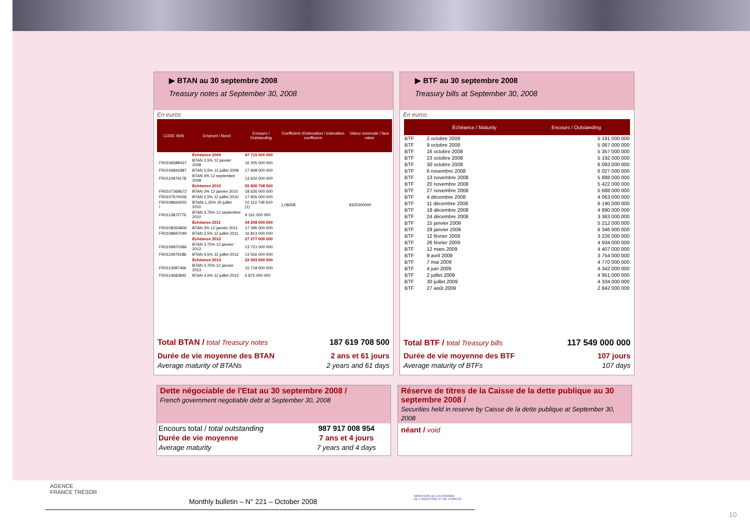▶ BTAN au 30 septembre 2008
Treasury notes at September 30, 2008
En euros
| CODE ISIN | Emprunt / Bond | Encours / Outstanding | Coefficient d'indexation / indexation coefficient | Valeur nominale / face value |
| --- | --- | --- | --- | --- |
| | Échéance 2009 | 47 715 000 000 | | |
| FR0106589437 | BTAN 3,5% 12 janvier 2009 | 16 205 000 000 | | |
| FR0106841887 | BTAN 3,5% 12 juillet 2009 | 17 908 000 000 | | |
| FR0110979178 | BTAN 4% 12 septembre 2009 | 13 602 000 000 | | |
| | Échéance 2010 | 55 826 708 500 | | |
| FR0107369672 | BTAN 3% 12 janvier 2010 | 18 626 000 000 | | |
| FR0107674006 | BTAN 2,5% 12 juillet 2010 | 17 926 000 000 | | |
| FR0108664055 I | BTANi 1,25% 25 juillet 2010 | 10 113 708 500 (1) | 1,08458 | 9325000000 |
| FR0113872776 | BTAN 3,75% 12 septembre 2010 | 9 161 000 000 | | |
| | Échéance 2011 | 34 208 000 000 | | |
| FR0108354806 | BTAN 3% 12 janvier 2011 | 17 395 000 000 | | |
| FR0108847049 | BTAN 3,5% 12 juillet 2011 | 16 813 000 000 | | |
| | Échéance 2012 | 27 277 000 000 | | |
| FR0109970386 | BTAN 3,75% 12 janvier 2012 | 13 721 000 000 | | |
| FR0110979186 | BTAN 4,5% 12 juillet 2012 | 13 556 000 000 | | |
| | Échéance 2013 | 22 593 000 000 | | |
| FR0113087466 | BTAN 3,75% 12 janvier 2013 | 15 718 000 000 | | |
| FR0114683842 | BTAN 4,5% 12 juillet 2013 | 6 875 000 000 | | |
| Total BTAN / total Treasury notes | 187 619 708 500 |
| Durée de vie moyenne des BTAN | 2 ans et 61 jours |
| Average maturity of BTANs | 2 years and 61 days |
▶ BTF au 30 septembre 2008
Treasury bills at September 30, 2008
En euros
| | Échéance / Maturity | Encours / Outstanding |
| --- | --- | --- |
| BTF | 2 octobre 2008 | 5 191 000 000 |
| BTF | 9 octobre 2008 | 5 067 000 000 |
| BTF | 16 octobre 2008 | 5 357 000 000 |
| BTF | 23 octobre 2008 | 5 192 000 000 |
| BTF | 30 octobre 2008 | 6 093 000 000 |
| BTF | 6 novembre 2008 | 6 027 000 000 |
| BTF | 13 novembre 2008 | 5 888 000 000 |
| BTF | 20 novembre 2008 | 5 422 000 000 |
| BTF | 27 novembre 2008 | 5 688 000 000 |
| BTF | 4 décembre 2008 | 4 063 000 000 |
| BTF | 11 décembre 2008 | 6 190 000 000 |
| BTF | 18 décembre 2008 | 4 890 000 000 |
| BTF | 24 décembre 2008 | 3 363 000 000 |
| BTF | 15 janvier 2009 | 5 212 000 000 |
| BTF | 29 janvier 2009 | 6 346 000 000 |
| BTF | 12 février 2009 | 3 226 000 000 |
| BTF | 26 février 2009 | 4 934 000 000 |
| BTF | 12 mars 2009 | 4 407 000 000 |
| BTF | 9 avril 2009 | 3 754 000 000 |
| BTF | 7 mai 2009 | 4 770 000 000 |
| BTF | 4 juin 2009 | 4 342 000 000 |
| BTF | 2 juillet 2009 | 4 951 000 000 |
| BTF | 30 juillet 2009 | 4 334 000 000 |
| BTF | 27 août 2009 | 2 842 000 000 |
| Total BTF / total Treasury bills | 117 549 000 000 |
| Durée de vie moyenne des BTF | 107 jours |
| Average maturity of BTFs | 107 days |
Dette négociable de l'Etat au 30 septembre 2008 /
French government negotiable debt at September 30, 2008
| Encours total / total outstanding | 987 917 008 954 |
| Durée de vie moyenne | 7 ans et 4 jours |
| Average maturity | 7 years and 4 days |
Réserve de titres de la Caisse de la dette publique au 30 septembre 2008 /
Securities held in reserve by Caisse de la dette publique at September 30, 2008
néant / void
AGENCE
FRANCE TRÉSOR
Monthly bulletin – N° 221 – October 2008
MINISTÈRE DE L'ÉCONOMIE
DE L'INDUSTRIE ET DE L'EMPLOI
10